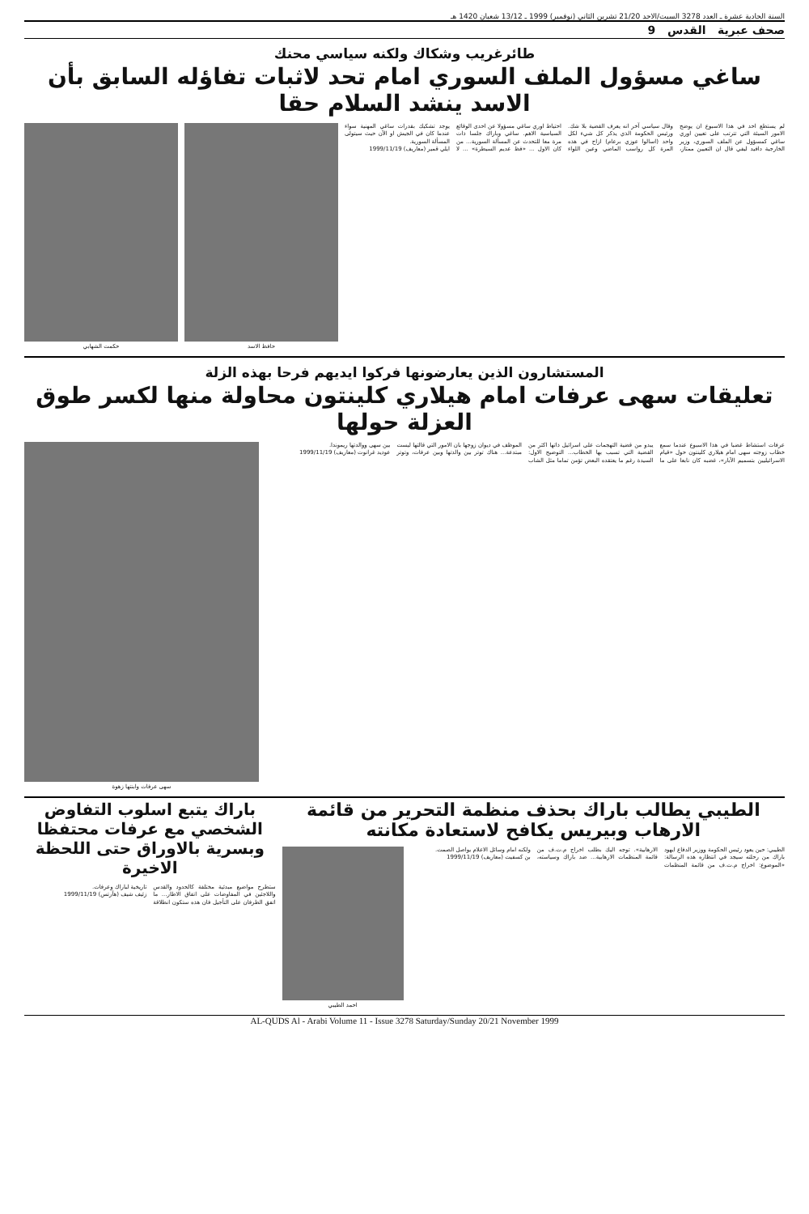السنة الحادية عشرة ـ العدد 3278 السبت/الاحد 21/20 تشرين الثاني (نوفمبر) 1999 ـ 13/12 شعبان 1420 هـ
صحف عبرية القدس 9
طائرغريب وشكاك ولكنه سياسي محنك
ساغي مسؤول الملف السوري امام تحد لاثبات تفاؤله السابق بأن الاسد ينشد السلام حقا
لم يستطع احد في هذا الاسبوع ان يوضح الامور السيئة التي تترتب على تعيين اوري ساغي كمسؤول عن الملف السوري، وزير الخارجية دافيد ليفي قال ان التعيين ممتاز، وقال سياسي آخر انه يعرف القضية بلا شك. ورئيس الحكومة الذي يذكر كل شيء لكل واحد (اسالوا عوزي برعام) ازاح في هذه المرة كل رواسب الماضي وعين اللواء احتياط اوري ساغي مسؤولا عن احدى الوقائع السياسية الاهم. ساغي وباراك جلسا ذات مرة معا للتحدث عن المسألة السورية... من كان الاول ... «فظ عديم السيطرة» ... لا يوجد تشكيك بقدرات ساغي المهنية سواء عندما كان في الجيش او الآن حيث سيتولى المسألة السورية.
ايلي قمير (معاريف) 1999/11/19
حافظ الاسد حكمت الشهابي
المستشارون الذين يعارضونها فركوا ايديهم فرحا بهذه الزلة
تعليقات سهى عرفات امام هيلاري كلينتون محاولة منها لكسر طوق العزلة حولها
عرفات استشاط غضبا في هذا الاسبوع عندما سمع خطاب زوجته سهى امام هيلاري كلينتون حول «قيام الاسرائيليين بتسميم الآبار»، غضبه كان نابعا على ما يبدو من قضية التهجمات على اسرائيل ذاتها اكثر من القضية التي تسبب بها الخطاب... التوضيح الاول: السيدة رغم ما يعتقده البعض تؤمن تماما مثل الشاب الموظف في ديوان زوجها بان الامور التي قالتها ليست مبتدعة... هناك توتر بين والدتها وبين عرفات، وتوتر بين سهى ووالدتها ريموندا.
عوديد غرانوت (معاريف) 1999/11/19
سهى عرفات وابنتها زهوة
الطيبي يطالب باراك بحذف منظمة التحرير من قائمة الارهاب وبيريس يكافح لاستعادة مكانته
الطيبي: حين يعود رئيس الحكومة ووزير الدفاع ايهود باراك من رحلته سيجد في انتظاره هذه الرسالة: «الموضوع: اخراج م.ت.ف من قائمة المنظمات الارهابية». توجه اليك بطلب اخراج م.ت.ف من قائمة المنظمات الارهابية... ضد باراك وسياسته، ولكنه امام وسائل الاعلام يواصل الصمت.
بن كسفيت (معاريف) 1999/11/19
احمد الطيبي
باراك يتبع اسلوب التفاوض الشخصي مع عرفات محتفظا وبسرية بالاوراق حتى اللحظة الاخيرة
ستطرح مواضيع مبدئية مختلفة كالحدود والقدس واللاجئين في المفاوضات على اتفاق الاطار... ما اتفق الطرفان على التأجيل فان هذه ستكون انطلاقة تاريخية لباراك وعرفات.
زئيف شيف (هآرتس) 1999/11/19
AL-QUDS Al - Arabi Volume 11 - Issue 3278 Saturday/Sunday 20/21 November 1999